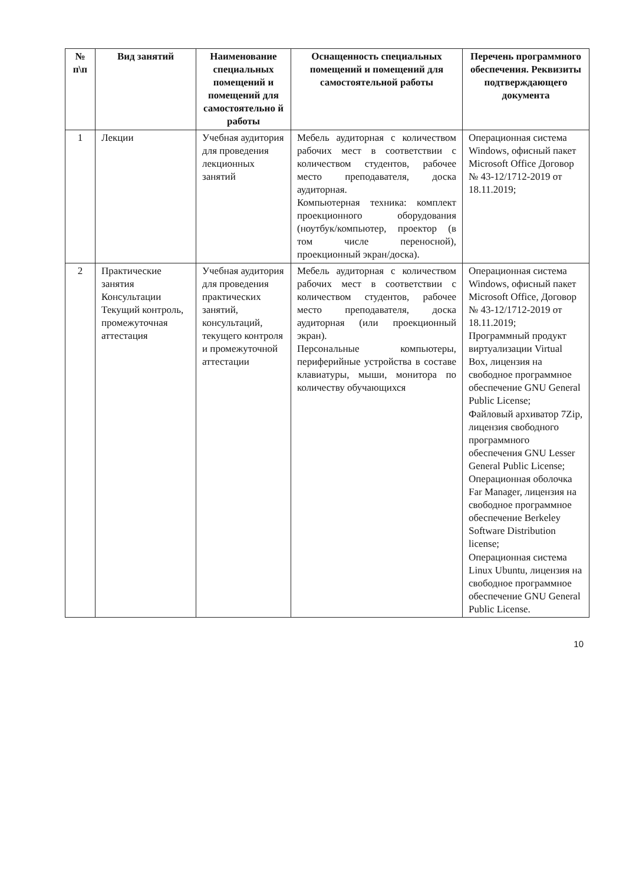| № п\п | Вид занятий | Наименование специальных помещений и помещений для самостоятельно й работы | Оснащенность специальных помещений и помещений для самостоятельной работы | Перечень программного обеспечения. Реквизиты подтверждающего документа |
| --- | --- | --- | --- | --- |
| 1 | Лекции | Учебная аудитория для проведения лекционных занятий | Мебель аудиторная с количеством рабочих мест в соответствии с количеством студентов, рабочее место преподавателя, доска аудиторная. Компьютерная техника: комплект проекционного оборудования (ноутбук/компьютер, проектор (в том числе переносной), проекционный экран/доска). | Операционная система Windows, офисный пакет Microsoft Office Договор № 43-12/1712-2019 от 18.11.2019; |
| 2 | Практические занятия Консультации Текущий контроль, промежуточная аттестация | Учебная аудитория для проведения практических занятий, консультаций, текущего контроля и промежуточной аттестации | Мебель аудиторная с количеством рабочих мест в соответствии с количеством студентов, рабочее место преподавателя, доска аудиторная (или проекционный экран). Персональные компьютеры, периферийные устройства в составе клавиатуры, мыши, монитора по количеству обучающихся | Операционная система Windows, офисный пакет Microsoft Office, Договор № 43-12/1712-2019 от 18.11.2019; Программный продукт виртуализации Virtual Box, лицензия на свободное программное обеспечение GNU General Public License; Файловый архиватор 7Zip, лицензия свободного программного обеспечения GNU Lesser General Public License; Операционная оболочка Far Manager, лицензия на свободное программное обеспечение Berkeley Software Distribution license; Операционная система Linux Ubuntu, лицензия на свободное программное обеспечение GNU General Public License. |
10